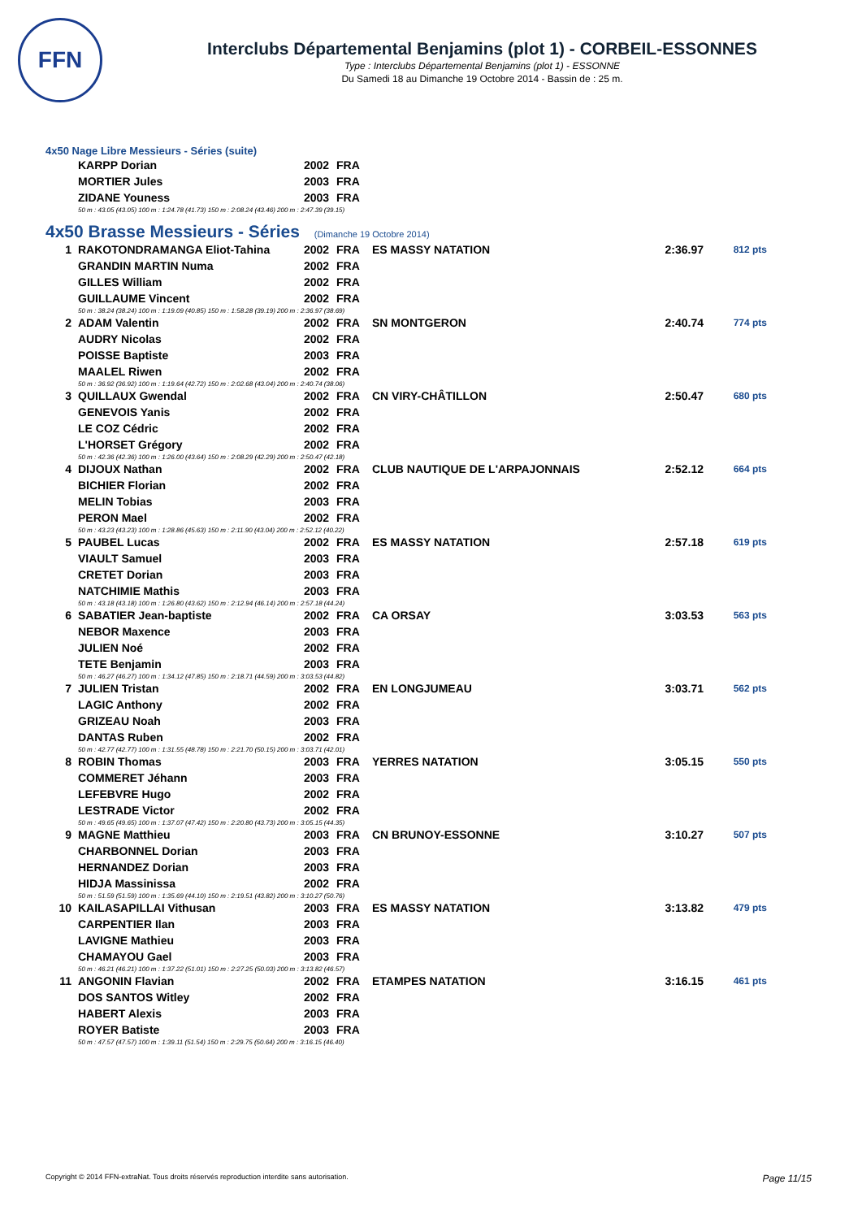FFN
Interclubs Départemental Benjamins (plot 1) - CORBEIL-ESSONNES
Type : Interclubs Départemental Benjamins (plot 1) - ESSONNE
Du Samedi 18 au Dimanche 19 Octobre 2014 - Bassin de : 25 m.
4x50 Nage Libre Messieurs - Séries (suite)
| | KARPP Dorian | 2002 | FRA |
| | MORTIER Jules | 2003 | FRA |
| | ZIDANE Youness | 2003 | FRA |
| | 50 m : 43.05 (43.05) 100 m : 1:24.78 (41.73) 150 m : 2:08.24 (43.46) 200 m : 2:47.39 (39.15) | | |
4x50 Brasse Messieurs - Séries (Dimanche 19 Octobre 2014)
| 1 | RAKOTONDRAMANGA Eliot-Tahina | 2002 | FRA | ES MASSY NATATION | 2:36.97 | 812 pts |
| | GRANDIN MARTIN Numa | 2002 | FRA | | | |
| | GILLES William | 2002 | FRA | | | |
| | GUILLAUME Vincent | 2002 | FRA | | | |
| | 50 m : 38.24 (38.24) 100 m : 1:19.09 (40.85) 150 m : 1:58.28 (39.19) 200 m : 2:36.97 (38.69) | | | | | |
| 2 | ADAM Valentin | 2002 | FRA | SN MONTGERON | 2:40.74 | 774 pts |
| | AUDRY Nicolas | 2002 | FRA | | | |
| | POISSE Baptiste | 2003 | FRA | | | |
| | MAALEL Riwen | 2002 | FRA | | | |
| | 50 m : 36.92 (36.92) 100 m : 1:19.64 (42.72) 150 m : 2:02.68 (43.04) 200 m : 2:40.74 (38.06) | | | | | |
| 3 | QUILLAUX Gwendal | 2002 | FRA | CN VIRY-CHÂTILLON | 2:50.47 | 680 pts |
| | GENEVOIS Yanis | 2002 | FRA | | | |
| | LE COZ Cédric | 2002 | FRA | | | |
| | L'HORSET Grégory | 2002 | FRA | | | |
| | 50 m : 42.36 (42.36) 100 m : 1:26.00 (43.64) 150 m : 2:08.29 (42.29) 200 m : 2:50.47 (42.18) | | | | | |
| 4 | DIJOUX Nathan | 2002 | FRA | CLUB NAUTIQUE DE L'ARPAJONNAIS | 2:52.12 | 664 pts |
| | BICHIER Florian | 2002 | FRA | | | |
| | MELIN Tobias | 2003 | FRA | | | |
| | PERON Mael | 2002 | FRA | | | |
| | 50 m : 43.23 (43.23) 100 m : 1:28.86 (45.63) 150 m : 2:11.90 (43.04) 200 m : 2:52.12 (40.22) | | | | | |
| 5 | PAUBEL Lucas | 2002 | FRA | ES MASSY NATATION | 2:57.18 | 619 pts |
| | VIAULT Samuel | 2003 | FRA | | | |
| | CRETET Dorian | 2003 | FRA | | | |
| | NATCHIMIE Mathis | 2003 | FRA | | | |
| | 50 m : 43.18 (43.18) 100 m : 1:26.80 (43.62) 150 m : 2:12.94 (46.14) 200 m : 2:57.18 (44.24) | | | | | |
| 6 | SABATIER Jean-baptiste | 2002 | FRA | CA ORSAY | 3:03.53 | 563 pts |
| | NEBOR Maxence | 2003 | FRA | | | |
| | JULIEN Noé | 2002 | FRA | | | |
| | TETE Benjamin | 2003 | FRA | | | |
| | 50 m : 46.27 (46.27) 100 m : 1:34.12 (47.85) 150 m : 2:18.71 (44.59) 200 m : 3:03.53 (44.82) | | | | | |
| 7 | JULIEN Tristan | 2002 | FRA | EN LONGJUMEAU | 3:03.71 | 562 pts |
| | LAGIC Anthony | 2002 | FRA | | | |
| | GRIZEAU Noah | 2003 | FRA | | | |
| | DANTAS Ruben | 2002 | FRA | | | |
| | 50 m : 42.77 (42.77) 100 m : 1:31.55 (48.78) 150 m : 2:21.70 (50.15) 200 m : 3:03.71 (42.01) | | | | | |
| 8 | ROBIN Thomas | 2003 | FRA | YERRES NATATION | 3:05.15 | 550 pts |
| | COMMERET Jéhann | 2003 | FRA | | | |
| | LEFEBVRE Hugo | 2002 | FRA | | | |
| | LESTRADE Victor | 2002 | FRA | | | |
| | 50 m : 49.65 (49.65) 100 m : 1:37.07 (47.42) 150 m : 2:20.80 (43.73) 200 m : 3:05.15 (44.35) | | | | | |
| 9 | MAGNE Matthieu | 2003 | FRA | CN BRUNOY-ESSONNE | 3:10.27 | 507 pts |
| | CHARBONNEL Dorian | 2003 | FRA | | | |
| | HERNANDEZ Dorian | 2003 | FRA | | | |
| | HIDJA Massinissa | 2002 | FRA | | | |
| | 50 m : 51.59 (51.59) 100 m : 1:35.69 (44.10) 150 m : 2:19.51 (43.82) 200 m : 3:10.27 (50.76) | | | | | |
| 10 | KAILASAPILLAI Vithusan | 2003 | FRA | ES MASSY NATATION | 3:13.82 | 479 pts |
| | CARPENTIER Ilan | 2003 | FRA | | | |
| | LAVIGNE Mathieu | 2003 | FRA | | | |
| | CHAMAYOU Gael | 2003 | FRA | | | |
| | 50 m : 46.21 (46.21) 100 m : 1:37.22 (51.01) 150 m : 2:27.25 (50.03) 200 m : 3:13.82 (46.57) | | | | | |
| 11 | ANGONIN Flavian | 2002 | FRA | ETAMPES NATATION | 3:16.15 | 461 pts |
| | DOS SANTOS Witley | 2002 | FRA | | | |
| | HABERT Alexis | 2003 | FRA | | | |
| | ROYER Batiste | 2003 | FRA | | | |
| | 50 m : 47.57 (47.57) 100 m : 1:39.11 (51.54) 150 m : 2:29.75 (50.64) 200 m : 3:16.15 (46.40) | | | | | |
Copyright © 2014 FFN-extraNat. Tous droits réservés reproduction interdite sans autorisation. Page 11/15